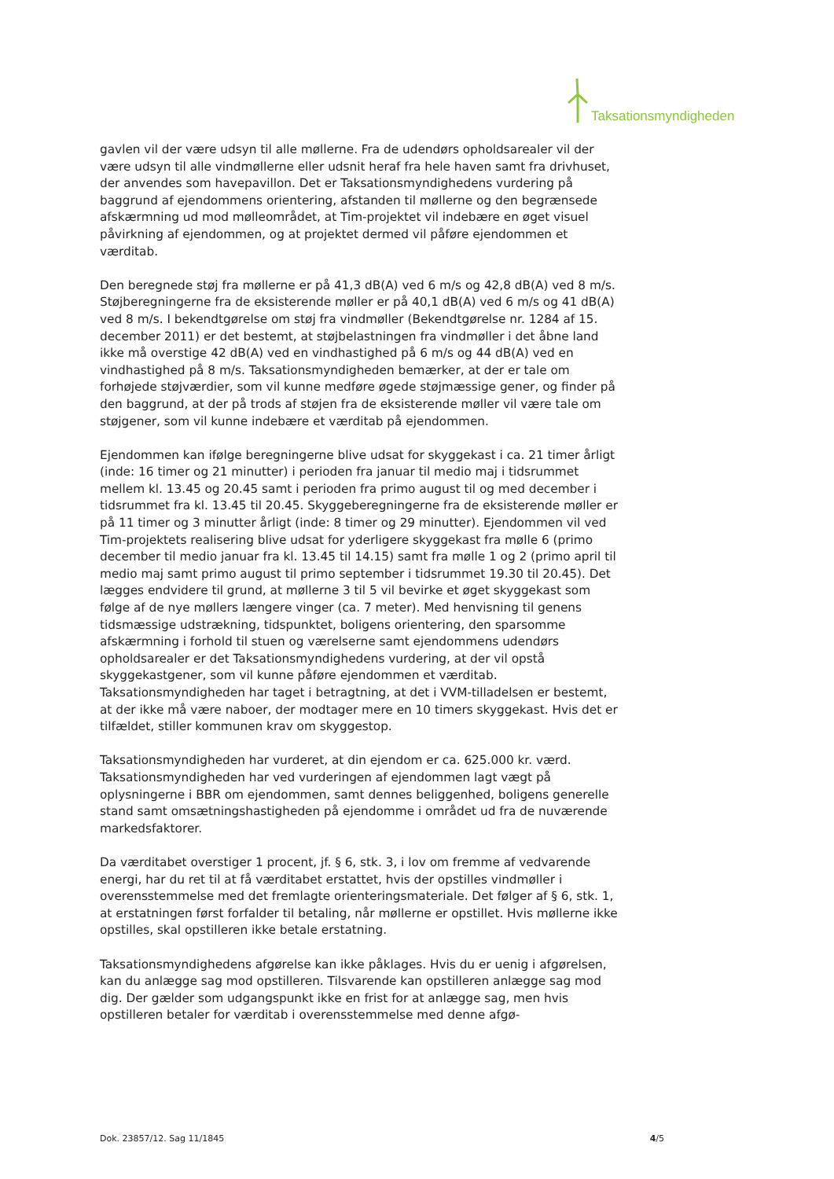Taksationsmyndigheden
gavlen vil der være udsyn til alle møllerne. Fra de udendørs opholdsarealer vil der være udsyn til alle vindmøllerne eller udsnit heraf fra hele haven samt fra drivhuset, der anvendes som havepavillon. Det er Taksationsmyndighedens vurdering på baggrund af ejendommens orientering, afstanden til møllerne og den begrænsede afskærmning ud mod mølleområdet, at Tim-projektet vil indebære en øget visuel påvirkning af ejendommen, og at projektet dermed vil påføre ejendommen et værditab.
Den beregnede støj fra møllerne er på 41,3 dB(A) ved 6 m/s og 42,8 dB(A) ved 8 m/s. Støjberegningerne fra de eksisterende møller er på 40,1 dB(A) ved 6 m/s og 41 dB(A) ved 8 m/s. I bekendtgørelse om støj fra vindmøller (Bekendtgørelse nr. 1284 af 15. december 2011) er det bestemt, at støjbelastningen fra vindmøller i det åbne land ikke må overstige 42 dB(A) ved en vindhastighed på 6 m/s og 44 dB(A) ved en vindhastighed på 8 m/s. Taksationsmyndigheden bemærker, at der er tale om forhøjede støjværdier, som vil kunne medføre øgede støjmæssige gener, og finder på den baggrund, at der på trods af støjen fra de eksisterende møller vil være tale om støjgener, som vil kunne indebære et værditab på ejendommen.
Ejendommen kan ifølge beregningerne blive udsat for skyggekast i ca. 21 timer årligt (inde: 16 timer og 21 minutter) i perioden fra januar til medio maj i tidsrummet mellem kl. 13.45 og 20.45 samt i perioden fra primo august til og med december i tidsrummet fra kl. 13.45 til 20.45. Skyggeberegningerne fra de eksisterende møller er på 11 timer og 3 minutter årligt (inde: 8 timer og 29 minutter). Ejendommen vil ved Tim-projektets realisering blive udsat for yderligere skyggekast fra mølle 6 (primo december til medio januar fra kl. 13.45 til 14.15) samt fra mølle 1 og 2 (primo april til medio maj samt primo august til primo september i tidsrummet 19.30 til 20.45). Det lægges endvidere til grund, at møllerne 3 til 5 vil bevirke et øget skyggekast som følge af de nye møllers længere vinger (ca. 7 meter). Med henvisning til genens tidsmæssige udstrækning, tidspunktet, boligens orientering, den sparsomme afskærmning i forhold til stuen og værelserne samt ejendommens udendørs opholdsarealer er det Taksationsmyndighedens vurdering, at der vil opstå skyggekastgener, som vil kunne påføre ejendommen et værditab. Taksationsmyndigheden har taget i betragtning, at det i VVM-tilladelsen er bestemt, at der ikke må være naboer, der modtager mere en 10 timers skyggekast. Hvis det er tilfældet, stiller kommunen krav om skyggestop.
Taksationsmyndigheden har vurderet, at din ejendom er ca. 625.000 kr. værd. Taksationsmyndigheden har ved vurderingen af ejendommen lagt vægt på oplysningerne i BBR om ejendommen, samt dennes beliggenhed, boligens generelle stand samt omsætningshastigheden på ejendomme i området ud fra de nuværende markedsfaktorer.
Da værditabet overstiger 1 procent, jf. § 6, stk. 3, i lov om fremme af vedvarende energi, har du ret til at få værditabet erstattet, hvis der opstilles vindmøller i overensstemmelse med det fremlagte orienteringsmateriale. Det følger af § 6, stk. 1, at erstatningen først forfalder til betaling, når møllerne er opstillet. Hvis møllerne ikke opstilles, skal opstilleren ikke betale erstatning.
Taksationsmyndighedens afgørelse kan ikke påklages. Hvis du er uenig i afgørelsen, kan du anlægge sag mod opstilleren. Tilsvarende kan opstilleren anlægge sag mod dig. Der gælder som udgangspunkt ikke en frist for at anlægge sag, men hvis opstilleren betaler for værditab i overensstemmelse med denne afgø-
Dok. 23857/12. Sag 11/1845 4/5